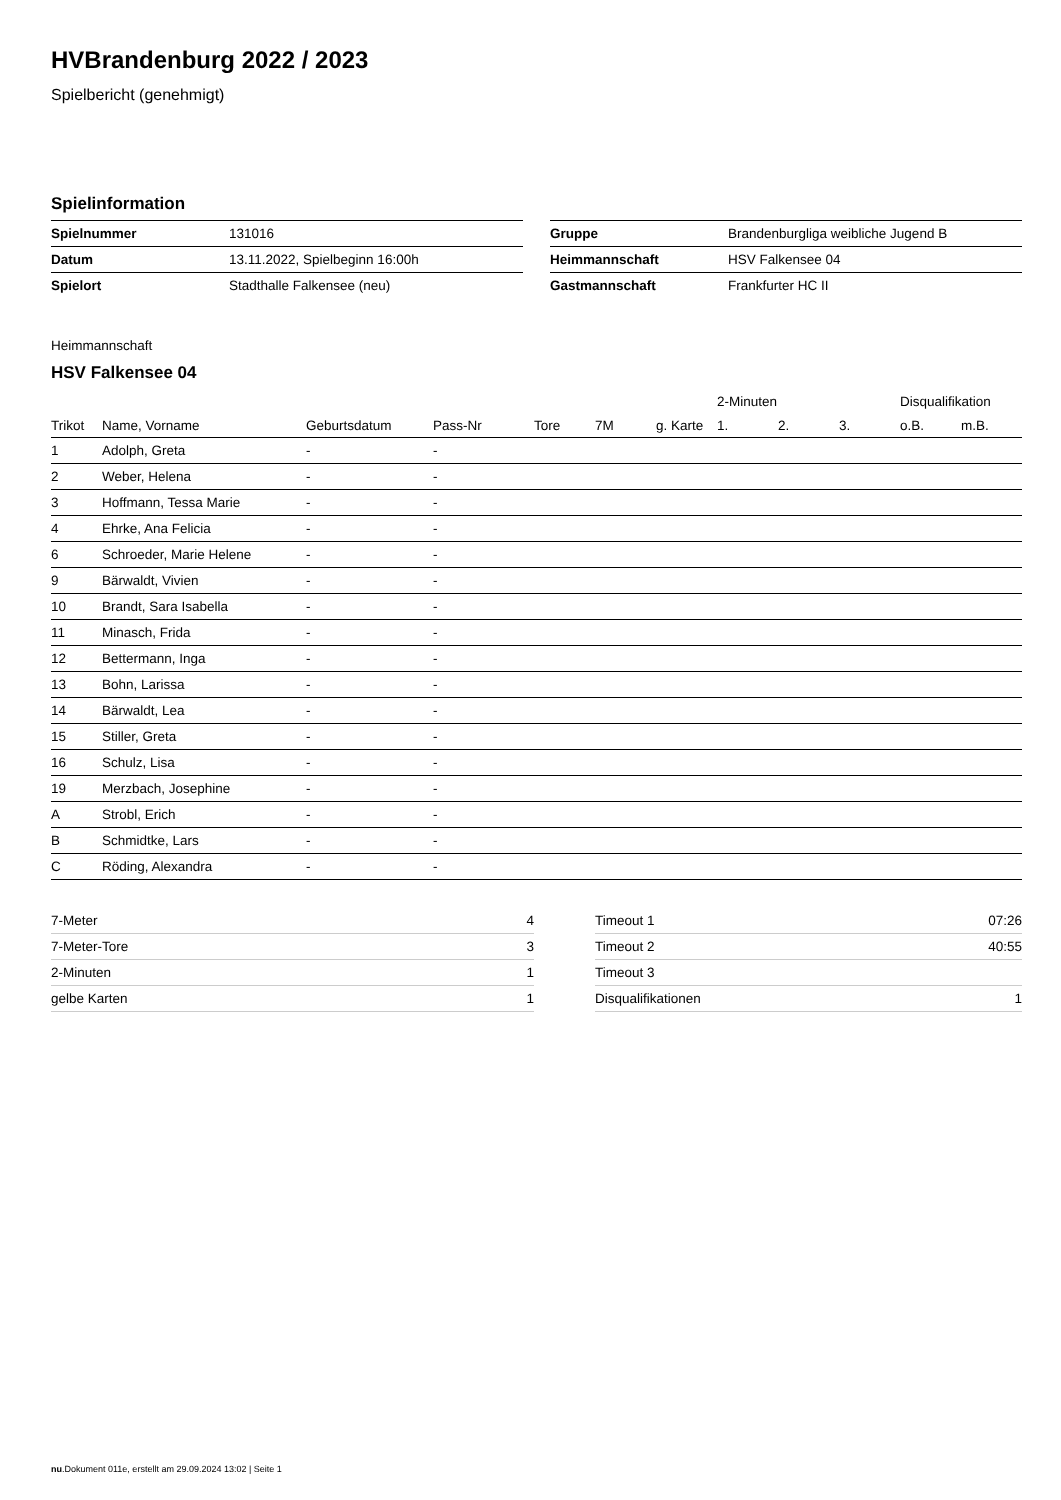HVBrandenburg 2022 / 2023
Spielbericht (genehmigt)
Spielinformation
| Spielnummer | 131016 |
| Datum | 13.11.2022, Spielbeginn 16:00h |
| Spielort | Stadthalle Falkensee (neu) |
| Gruppe | Brandenburgliga weibliche Jugend B |
| Heimmannschaft | HSV Falkensee 04 |
| Gastmannschaft | Frankfurter HC II |
Heimmannschaft
HSV Falkensee 04
| | | | | | | | 2-Minuten | | | Disqualifikation | |
| --- | --- | --- | --- | --- | --- | --- | --- | --- | --- | --- | --- |
| Trikot | Name, Vorname | Geburtsdatum | Pass-Nr | Tore | 7M | g. Karte | 1. | 2. | 3. | o.B. | m.B. |
| 1 | Adolph, Greta | - | - | | | | | | | | |
| 2 | Weber, Helena | - | - | | | | | | | | |
| 3 | Hoffmann, Tessa Marie | - | - | | | | | | | | |
| 4 | Ehrke, Ana Felicia | - | - | | | | | | | | |
| 6 | Schroeder, Marie Helene | - | - | | | | | | | | |
| 9 | Bärwaldt, Vivien | - | - | | | | | | | | |
| 10 | Brandt, Sara Isabella | - | - | | | | | | | | |
| 11 | Minasch, Frida | - | - | | | | | | | | |
| 12 | Bettermann, Inga | - | - | | | | | | | | |
| 13 | Bohn, Larissa | - | - | | | | | | | | |
| 14 | Bärwaldt, Lea | - | - | | | | | | | | |
| 15 | Stiller, Greta | - | - | | | | | | | | |
| 16 | Schulz, Lisa | - | - | | | | | | | | |
| 19 | Merzbach, Josephine | - | - | | | | | | | | |
| A | Strobl, Erich | - | - | | | | | | | | |
| B | Schmidtke, Lars | - | - | | | | | | | | |
| C | Röding, Alexandra | - | - | | | | | | | | |
| 7-Meter | 4 |
| 7-Meter-Tore | 3 |
| 2-Minuten | 1 |
| gelbe Karten | 1 |
| Timeout 1 | 07:26 |
| Timeout 2 | 40:55 |
| Timeout 3 | |
| Disqualifikationen | 1 |
nu.Dokument 011e, erstellt am 29.09.2024 13:02 | Seite 1